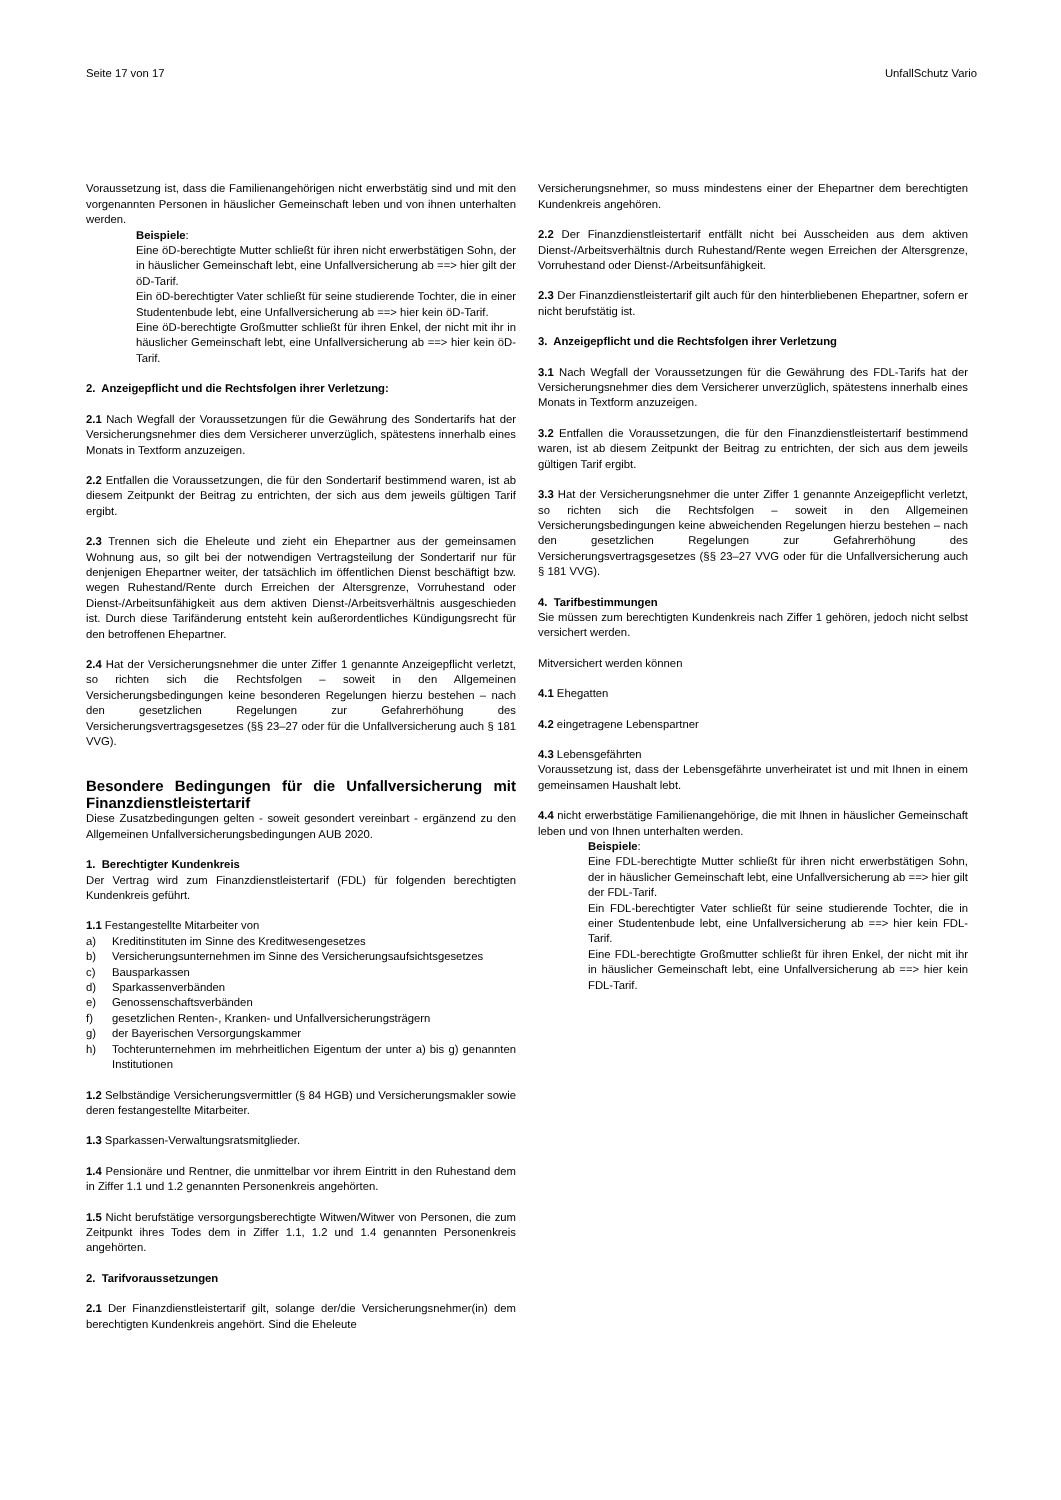Seite 17 von 17 UnfallSchutz Vario
Voraussetzung ist, dass die Familienangehörigen nicht erwerbstätig sind und mit den vorgenannten Personen in häuslicher Gemeinschaft leben und von ihnen unterhalten werden.
Beispiele:
Eine öD-berechtigte Mutter schließt für ihren nicht erwerbstätigen Sohn, der in häuslicher Gemeinschaft lebt, eine Unfallversicherung ab ==> hier gilt der öD-Tarif.
Ein öD-berechtigter Vater schließt für seine studierende Tochter, die in einer Studentenbude lebt, eine Unfallversicherung ab ==> hier kein öD-Tarif.
Eine öD-berechtigte Großmutter schließt für ihren Enkel, der nicht mit ihr in häuslicher Gemeinschaft lebt, eine Unfallversicherung ab ==> hier kein öD-Tarif.
2. Anzeigepflicht und die Rechtsfolgen ihrer Verletzung:
2.1 Nach Wegfall der Voraussetzungen für die Gewährung des Sondertarifs hat der Versicherungsnehmer dies dem Versicherer unverzüglich, spätestens innerhalb eines Monats in Textform anzuzeigen.
2.2 Entfallen die Voraussetzungen, die für den Sondertarif bestimmend waren, ist ab diesem Zeitpunkt der Beitrag zu entrichten, der sich aus dem jeweils gültigen Tarif ergibt.
2.3 Trennen sich die Eheleute und zieht ein Ehepartner aus der gemeinsamen Wohnung aus, so gilt bei der notwendigen Vertragsteilung der Sondertarif nur für denjenigen Ehepartner weiter, der tatsächlich im öffentlichen Dienst beschäftigt bzw. wegen Ruhestand/Rente durch Erreichen der Altersgrenze, Vorruhestand oder Dienst-/Arbeitsunfähigkeit aus dem aktiven Dienst-/Arbeitsverhältnis ausgeschieden ist. Durch diese Tarifänderung entsteht kein außerordentliches Kündigungsrecht für den betroffenen Ehepartner.
2.4 Hat der Versicherungsnehmer die unter Ziffer 1 genannte Anzeigepflicht verletzt, so richten sich die Rechtsfolgen – soweit in den Allgemeinen Versicherungsbedingungen keine besonderen Regelungen hierzu bestehen – nach den gesetzlichen Regelungen zur Gefahrerhöhung des Versicherungsvertragsgesetzes (§§ 23–27 oder für die Unfallversicherung auch § 181 VVG).
Besondere Bedingungen für die Unfallversicherung mit Finanzdienstleistertarif
Diese Zusatzbedingungen gelten - soweit gesondert vereinbart - ergänzend zu den Allgemeinen Unfallversicherungsbedingungen AUB 2020.
1. Berechtigter Kundenkreis
Der Vertrag wird zum Finanzdienstleistertarif (FDL) für folgenden berechtigten Kundenkreis geführt.
1.1 Festangestellte Mitarbeiter von
a) Kreditinstituten im Sinne des Kreditwesengesetzes
b) Versicherungsunternehmen im Sinne des Versicherungsaufsichtsgesetzes
c) Bausparkassen
d) Sparkassenverbänden
e) Genossenschaftsverbänden
f) gesetzlichen Renten-, Kranken- und Unfallversicherungsträgern
g) der Bayerischen Versorgungskammer
h) Tochterunternehmen im mehrheitlichen Eigentum der unter a) bis g) genannten Institutionen
1.2 Selbständige Versicherungsvermittler (§ 84 HGB) und Versicherungsmakler sowie deren festangestellte Mitarbeiter.
1.3 Sparkassen-Verwaltungsratsmitglieder.
1.4 Pensionäre und Rentner, die unmittelbar vor ihrem Eintritt in den Ruhestand dem in Ziffer 1.1 und 1.2 genannten Personenkreis angehörten.
1.5 Nicht berufstätige versorgungsberechtigte Witwen/Witwer von Personen, die zum Zeitpunkt ihres Todes dem in Ziffer 1.1, 1.2 und 1.4 genannten Personenkreis angehörten.
2. Tarifvoraussetzungen
2.1 Der Finanzdienstleistertarif gilt, solange der/die Versicherungsnehmer(in) dem berechtigten Kundenkreis angehört. Sind die Eheleute
Versicherungsnehmer, so muss mindestens einer der Ehepartner dem berechtigten Kundenkreis angehören.
2.2 Der Finanzdienstleistertarif entfällt nicht bei Ausscheiden aus dem aktiven Dienst-/Arbeitsverhältnis durch Ruhestand/Rente wegen Erreichen der Altersgrenze, Vorruhestand oder Dienst-/Arbeitsunfähigkeit.
2.3 Der Finanzdienstleistertarif gilt auch für den hinterbliebenen Ehepartner, sofern er nicht berufstätig ist.
3. Anzeigepflicht und die Rechtsfolgen ihrer Verletzung
3.1 Nach Wegfall der Voraussetzungen für die Gewährung des FDL-Tarifs hat der Versicherungsnehmer dies dem Versicherer unverzüglich, spätestens innerhalb eines Monats in Textform anzuzeigen.
3.2 Entfallen die Voraussetzungen, die für den Finanzdienstleistertarif bestimmend waren, ist ab diesem Zeitpunkt der Beitrag zu entrichten, der sich aus dem jeweils gültigen Tarif ergibt.
3.3 Hat der Versicherungsnehmer die unter Ziffer 1 genannte Anzeigepflicht verletzt, so richten sich die Rechtsfolgen – soweit in den Allgemeinen Versicherungsbedingungen keine abweichenden Regelungen hierzu bestehen – nach den gesetzlichen Regelungen zur Gefahrerhöhung des Versicherungsvertragsgesetzes (§§ 23–27 VVG oder für die Unfallversicherung auch § 181 VVG).
4. Tarifbestimmungen
Sie müssen zum berechtigten Kundenkreis nach Ziffer 1 gehören, jedoch nicht selbst versichert werden.
Mitversichert werden können
4.1 Ehegatten
4.2 eingetragene Lebenspartner
4.3 Lebensgefährten
Voraussetzung ist, dass der Lebensgefährte unverheiratet ist und mit Ihnen in einem gemeinsamen Haushalt lebt.
4.4 nicht erwerbstätige Familienangehörige, die mit Ihnen in häuslicher Gemeinschaft leben und von Ihnen unterhalten werden.
Beispiele:
Eine FDL-berechtigte Mutter schließt für ihren nicht erwerbstätigen Sohn, der in häuslicher Gemeinschaft lebt, eine Unfallversicherung ab ==> hier gilt der FDL-Tarif.
Ein FDL-berechtigter Vater schließt für seine studierende Tochter, die in einer Studentenbude lebt, eine Unfallversicherung ab ==> hier kein FDL-Tarif.
Eine FDL-berechtigte Großmutter schließt für ihren Enkel, der nicht mit ihr in häuslicher Gemeinschaft lebt, eine Unfallversicherung ab ==> hier kein FDL-Tarif.